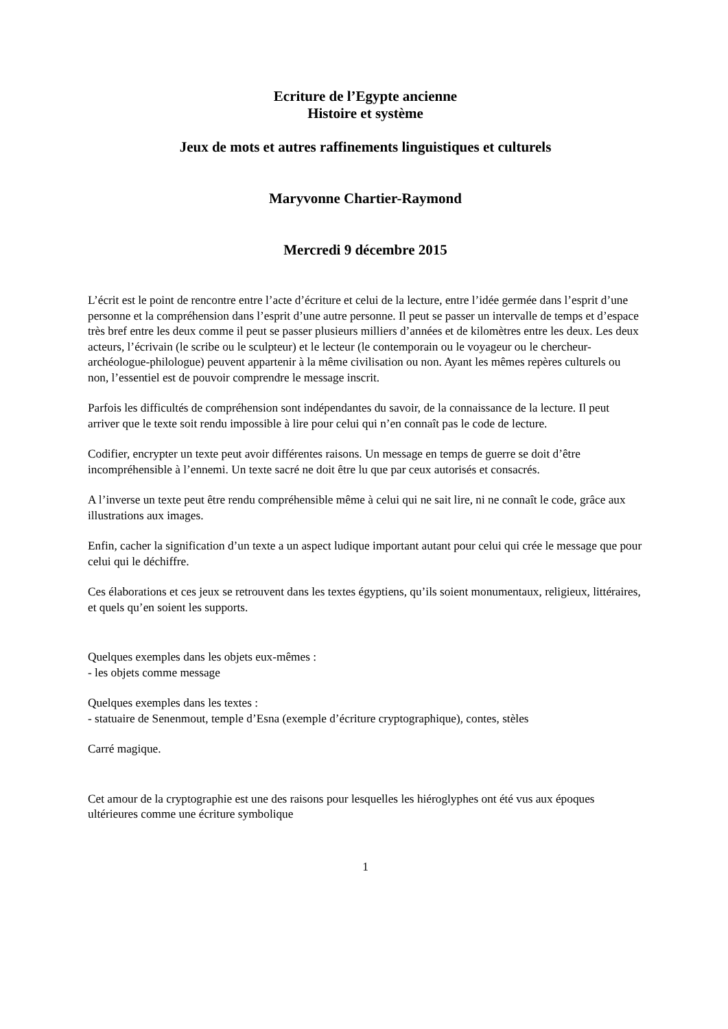Ecriture de l’Egypte ancienne
Histoire et système
Jeux de mots et autres raffinements linguistiques et culturels
Maryvonne Chartier-Raymond
Mercredi 9 décembre 2015
L’écrit est le point de rencontre entre l’acte d’écriture et celui de la lecture, entre l’idée germée dans l’esprit d’une personne et la compréhension dans l’esprit d’une autre personne. Il peut se passer un intervalle de temps et d’espace très bref entre les deux comme il peut se passer plusieurs milliers d’années et de kilomètres entre les deux. Les deux acteurs, l’écrivain (le scribe ou le sculpteur) et le lecteur (le contemporain ou le voyageur ou le chercheur-archéologue-philologue) peuvent appartenir à la même civilisation ou non. Ayant les mêmes repères culturels ou non, l’essentiel est de pouvoir comprendre le message inscrit.
Parfois les difficultés de compréhension sont indépendantes du savoir, de la connaissance de la lecture. Il peut arriver que le texte soit rendu impossible à lire pour celui qui n’en connaît pas le code de lecture.
Codifier, encrypter un texte peut avoir différentes raisons. Un message en temps de guerre se doit d’être incompréhensible à l’ennemi. Un texte sacré ne doit être lu que par ceux autorisés et consacrés.
A l’inverse un texte peut être rendu compréhensible même à celui qui ne sait lire, ni ne connaît le code, grâce aux illustrations aux images.
Enfin, cacher la signification d’un texte a un aspect ludique important autant pour celui qui crée le message que pour celui qui le déchiffre.
Ces élaborations et ces jeux se retrouvent dans les textes égyptiens, qu’ils soient monumentaux, religieux, littéraires, et quels qu’en soient les supports.
Quelques exemples dans les objets eux-mêmes :
- les objets comme message
Quelques exemples dans les textes :
- statuaire de Senenmout, temple d’Esna (exemple d’écriture cryptographique), contes, stèles
Carré magique.
Cet amour de la cryptographie est une des raisons pour lesquelles les hiéroglyphes ont été vus aux époques ultérieures comme une écriture symbolique
1